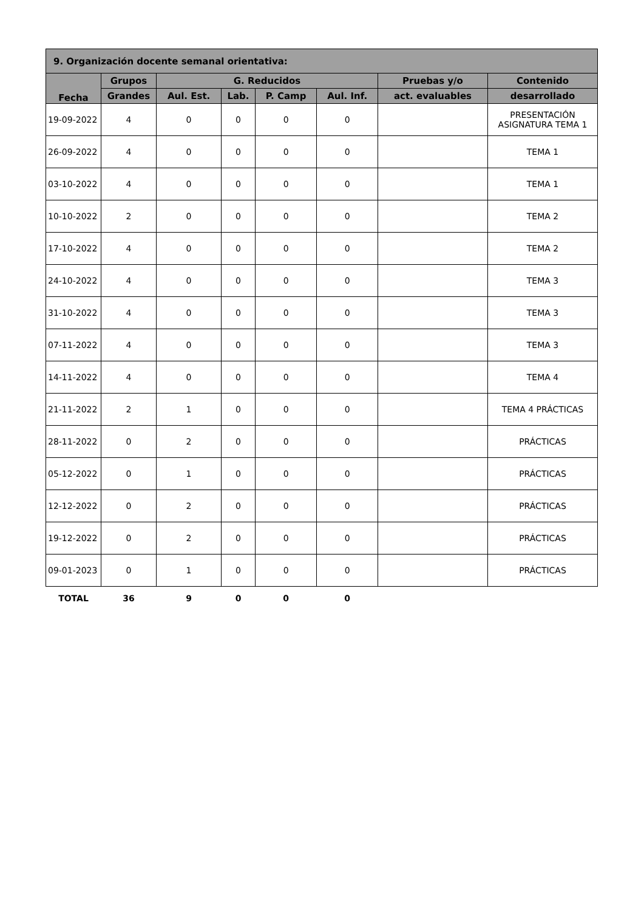| 9. Organización docente semanal orientativa: | | | | | | | |
| --- | --- | --- | --- | --- | --- | --- | --- |
| Fecha | Grupos | G. Reducidos | | | | Pruebas y/o | Contenido |
| | Grandes | Aul. Est. | Lab. | P. Camp | Aul. Inf. | act. evaluables | desarrollado |
| 19-09-2022 | 4 | 0 | 0 | 0 | 0 | | PRESENTACIÓN ASIGNATURA TEMA 1 |
| 26-09-2022 | 4 | 0 | 0 | 0 | 0 | | TEMA 1 |
| 03-10-2022 | 4 | 0 | 0 | 0 | 0 | | TEMA 1 |
| 10-10-2022 | 2 | 0 | 0 | 0 | 0 | | TEMA 2 |
| 17-10-2022 | 4 | 0 | 0 | 0 | 0 | | TEMA 2 |
| 24-10-2022 | 4 | 0 | 0 | 0 | 0 | | TEMA 3 |
| 31-10-2022 | 4 | 0 | 0 | 0 | 0 | | TEMA 3 |
| 07-11-2022 | 4 | 0 | 0 | 0 | 0 | | TEMA 3 |
| 14-11-2022 | 4 | 0 | 0 | 0 | 0 | | TEMA 4 |
| 21-11-2022 | 2 | 1 | 0 | 0 | 0 | | TEMA 4 PRÁCTICAS |
| 28-11-2022 | 0 | 2 | 0 | 0 | 0 | | PRÁCTICAS |
| 05-12-2022 | 0 | 1 | 0 | 0 | 0 | | PRÁCTICAS |
| 12-12-2022 | 0 | 2 | 0 | 0 | 0 | | PRÁCTICAS |
| 19-12-2022 | 0 | 2 | 0 | 0 | 0 | | PRÁCTICAS |
| 09-01-2023 | 0 | 1 | 0 | 0 | 0 | | PRÁCTICAS |
| TOTAL | 36 | 9 | 0 | 0 | 0 | | |